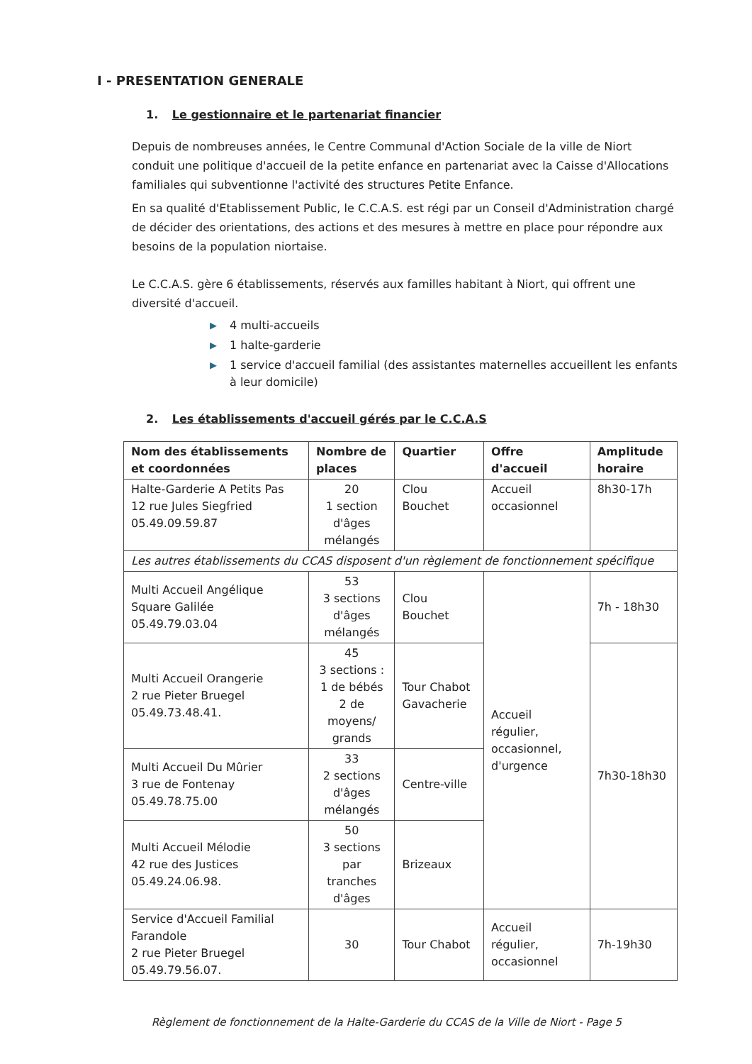I - PRESENTATION GENERALE
1. Le gestionnaire et le partenariat financier
Depuis de nombreuses années, le Centre Communal d'Action Sociale de la ville de Niort conduit une politique d'accueil de la petite enfance en partenariat avec la Caisse d'Allocations familiales qui subventionne l'activité des structures Petite Enfance.
En sa qualité d'Etablissement Public, le C.C.A.S. est régi par un Conseil d'Administration chargé de décider des orientations, des actions et des mesures à mettre en place pour répondre aux besoins de la population niortaise.
Le C.C.A.S. gère 6 établissements, réservés aux familles habitant à Niort, qui offrent une diversité d'accueil.
▶ 4 multi-accueils
▶ 1 halte-garderie
▶ 1 service d'accueil familial (des assistantes maternelles accueillent les enfants à leur domicile)
2. Les établissements d'accueil gérés par le C.C.A.S
| Nom des établissements et coordonnées | Nombre de places | Quartier | Offre d'accueil | Amplitude horaire |
| --- | --- | --- | --- | --- |
| Halte-Garderie A Petits Pas 12 rue Jules Siegfried 05.49.09.59.87 | 20 1 section d'âges mélangés | Clou Bouchet | Accueil occasionnel | 8h30-17h |
| Les autres établissements du CCAS disposent d'un règlement de fonctionnement spécifique | | | | |
| Multi Accueil Angélique Square Galilée 05.49.79.03.04 | 53 3 sections d'âges mélangés | Clou Bouchet | Accueil régulier, occasionnel, d'urgence | 7h - 18h30 |
| Multi Accueil Orangerie 2 rue Pieter Bruegel 05.49.73.48.41. | 45 3 sections : 1 de bébés 2 de moyens/ grands | Tour Chabot Gavacherie | | 7h30-18h30 |
| Multi Accueil Du Mûrier 3 rue de Fontenay 05.49.78.75.00 | 33 2 sections d'âges mélangés | Centre-ville | | |
| Multi Accueil Mélodie 42 rue des Justices 05.49.24.06.98. | 50 3 sections par tranches d'âges | Brizeaux | | |
| Service d'Accueil Familial Farandole 2 rue Pieter Bruegel 05.49.79.56.07. | 30 | Tour Chabot | Accueil régulier, occasionnel | 7h-19h30 |
Règlement de fonctionnement de la Halte-Garderie du CCAS de la Ville de Niort - Page 5